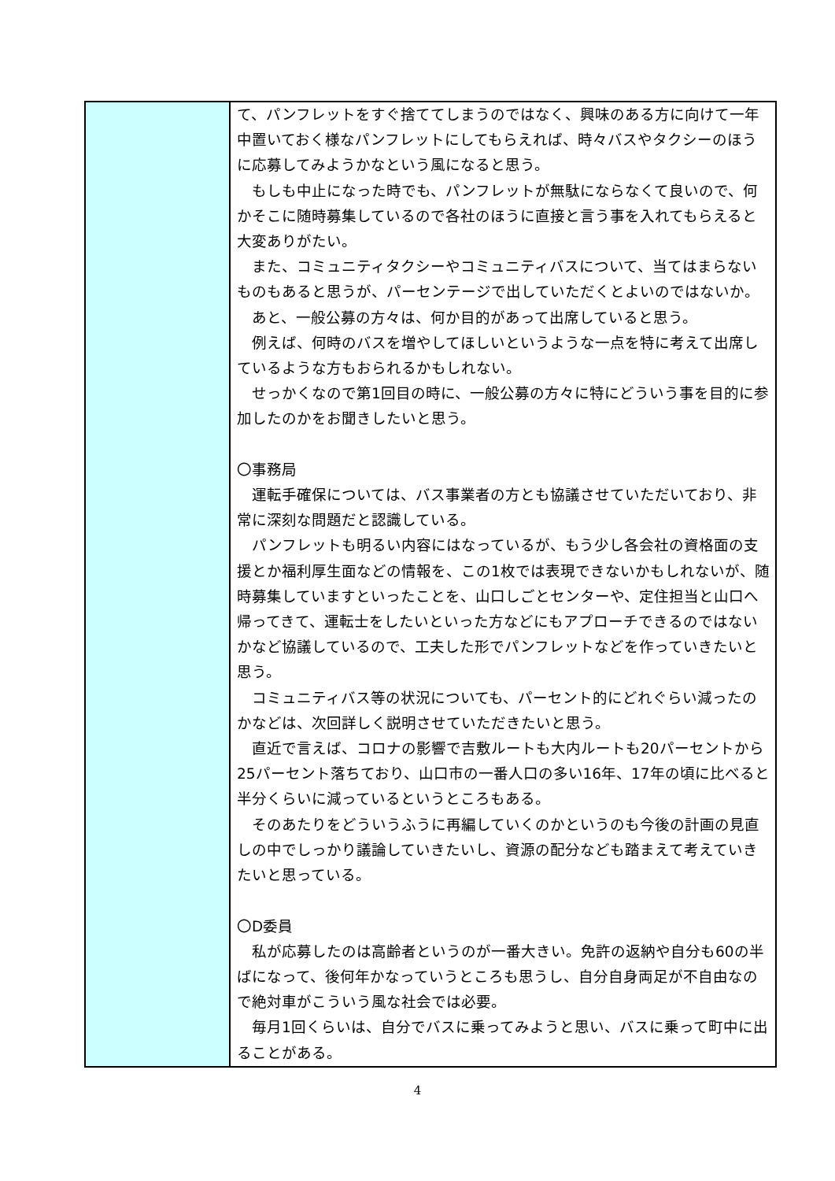| | て、パンフレットをすぐ捨ててしまうのではなく、興味のある方に向けて一年中置いておく様なパンフレットにしてもらえれば、時々バスやタクシーのほうに応募してみようかなという風になると思う。 もしも中止になった時でも、パンフレットが無駄にならなくて良いので、何かそこに随時募集しているので各社のほうに直接と言う事を入れてもらえると大変ありがたい。 また、コミュニティタクシーやコミュニティバスについて、当てはまらないものもあると思うが、パーセンテージで出していただくとよいのではないか。 あと、一般公募の方々は、何か目的があって出席していると思う。 例えば、何時のバスを増やしてほしいというような一点を特に考えて出席しているような方もおられるかもしれない。 せっかくなので第1回目の時に、一般公募の方々に特にどういう事を目的に参加したのかをお聞きしたいと思う。 〇事務局 運転手確保については、バス事業者の方とも協議させていただいており、非常に深刻な問題だと認識している。 パンフレットも明るい内容にはなっているが、もう少し各会社の資格面の支援とか福利厚生面などの情報を、この1枚では表現できないかもしれないが、随時募集していますといったことを、山口しごとセンターや、定住担当と山口へ帰ってきて、運転士をしたいといった方などにもアプローチできるのではないかなど協議しているので、工夫した形でパンフレットなどを作っていきたいと思う。 コミュニティバス等の状況についても、パーセント的にどれぐらい減ったのかなどは、次回詳しく説明させていただきたいと思う。 直近で言えば、コロナの影響で吉敷ルートも大内ルートも20パーセントから25パーセント落ちており、山口市の一番人口の多い16年、17年の頃に比べると半分くらいに減っているというところもある。 そのあたりをどういうふうに再編していくのかというのも今後の計画の見直しの中でしっかり議論していきたいし、資源の配分なども踏まえて考えていきたいと思っている。 〇D委員 私が応募したのは高齢者というのが一番大きい。免許の返納や自分も60の半ばになって、後何年かなっていうところも思うし、自分自身両足が不自由なので絶対車がこういう風な社会では必要。 毎月1回くらいは、自分でバスに乗ってみようと思い、バスに乗って町中に出ることがある。 |
4